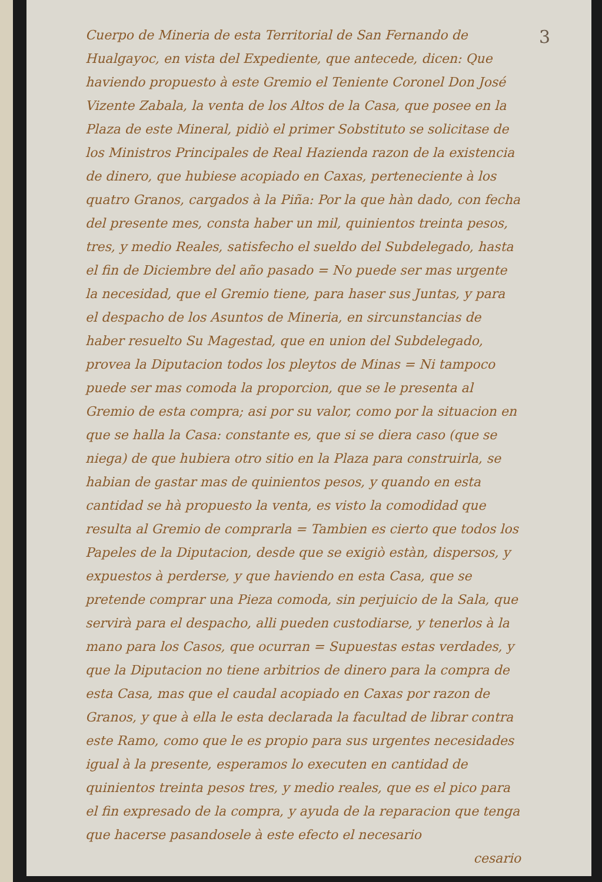3
Cuerpo de Mineria de esta Territorial de San Fernando de Hualgayoc, en vista del Expediente, que antecede, dicen: Que haviendo propuesto à este Gremio el Teniente Coronel Don José Vizente Zabala, la venta de los Altos de la Casa, que posee en la Plaza de este Mineral, pidiò el primer Sobstituto se solicitase de los Ministros Principales de Real Hazienda razon de la existencia de dinero, que hubiese acopiado en Caxas, perteneciente à los quatro Granos, cargados à la Piña: Por la que hàn dado, con fecha del presente mes, consta haber un mil, quinientos treinta pesos, tres, y medio Reales, satisfecho el sueldo del Subdelegado, hasta el fin de Diciembre del año pasado = No puede ser mas urgente la necesidad, que el Gremio tiene, para haser sus Juntas, y para el despacho de los Asuntos de Mineria, en sircunstancias de haber resuelto Su Magestad, que en union del Subdelegado, provea la Diputacion todos los pleytos de Minas = Ni tampoco puede ser mas comoda la proporcion, que se le presenta al Gremio de esta compra; asi por su valor, como por la situacion en que se halla la Casa: constante es, que si se diera caso (que se niega) de que hubiera otro sitio en la Plaza para construirla, se habian de gastar mas de quinientos pesos, y quando en esta cantidad se hà propuesto la venta, es visto la comodidad que resulta al Gremio de comprarla = Tambien es cierto que todos los Papeles de la Diputacion, desde que se exigiò estàn, dispersos, y expuestos à perderse, y que haviendo en esta Casa, que se pretende comprar una Pieza comoda, sin perjuicio de la Sala, que servirà para el despacho, alli pueden custodiarse, y tenerlos à la mano para los Casos, que ocurran = Supuestas estas verdades, y que la Diputacion no tiene arbitrios de dinero para la compra de esta Casa, mas que el caudal acopiado en Caxas por razon de Granos, y que à ella le esta declarada la facultad de librar contra este Ramo, como que le es propio para sus urgentes necesidades igual à la presente, esperamos lo executen en cantidad de quinientos treinta pesos tres, y medio reales, que es el pico para el fin expresado de la compra, y ayuda de la reparacion que tenga que hacerse pasandosele à este efecto el necesario
cesario